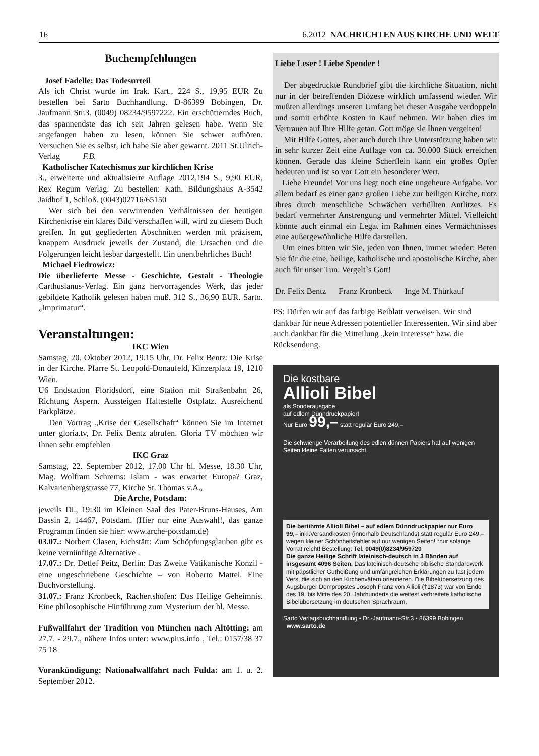16 6.2012 NACHRICHTEN AUS KIRCHE UND WELT
Buchempfehlungen
Josef Fadelle: Das Todesurteil
Als ich Christ wurde im Irak. Kart., 224 S., 19,95 EUR Zu bestellen bei Sarto Buchhandlung. D-86399 Bobingen, Dr. Jaufmann Str.3. (0049) 08234/9597222. Ein erschütterndes Buch, das spannendste das ich seit Jahren gelesen habe. Wenn Sie angefangen haben zu lesen, können Sie schwer aufhören. Versuchen Sie es selbst, ich habe Sie aber gewarnt. 2011 St.Ulrich-Verlag F.B.
Katholischer Katechismus zur kirchlichen Krise
3., erweiterte und aktualisierte Auflage 2012,194 S., 9,90 EUR, Rex Regum Verlag. Zu bestellen: Kath. Bildungshaus A-3542 Jaidhof 1, Schloß. (0043)02716/65150
Wer sich bei den verwirrenden Verhältnissen der heutigen Kirchenkrise ein klares Bild verschaffen will, wird zu diesem Buch greifen. In gut gegliederten Abschnitten werden mit präzisem, knappem Ausdruck jeweils der Zustand, die Ursachen und die Folgerungen leicht lesbar dargestellt. Ein unentbehrliches Buch!
Michael Fiedrowicz:
Die überlieferte Messe - Geschichte, Gestalt - Theologie Carthusianus-Verlag. Ein ganz hervorragendes Werk, das jeder gebildete Katholik gelesen haben muß. 312 S., 36,90 EUR. Sarto. „Imprimatur“.
Veranstaltungen:
IKC Wien
Samstag, 20. Oktober 2012, 19.15 Uhr, Dr. Felix Bentz: Die Krise in der Kirche. Pfarre St. Leopold-Donaufeld, Kinzerplatz 19, 1210 Wien.
U6 Endstation Floridsdorf, eine Station mit Straßenbahn 26, Richtung Aspern. Aussteigen Haltestelle Ostplatz. Ausreichend Parkplätze.
Den Vortrag „Krise der Gesellschaft“ können Sie im Internet unter gloria.tv, Dr. Felix Bentz abrufen. Gloria TV möchten wir Ihnen sehr empfehlen
IKC Graz
Samstag, 22. September 2012, 17.00 Uhr hl. Messe, 18.30 Uhr, Mag. Wolfram Schrems: Islam - was erwartet Europa? Graz, Kalvarienbergstrasse 77, Kirche St. Thomas v.A.,
Die Arche, Potsdam:
jeweils Di., 19:30 im Kleinen Saal des Pater-Bruns-Hauses, Am Bassin 2, 14467, Potsdam. (Hier nur eine Auswahl!, das ganze Programm finden sie hier: www.arche-potsdam.de)
03.07.: Norbert Clasen, Eichstätt: Zum Schöpfungsglauben gibt es keine vernünftige Alternative .
17.07.: Dr. Detlef Peitz, Berlin: Das Zweite Vatikanische Konzil - eine ungeschriebene Geschichte – von Roberto Mattei. Eine Buchvorstellung.
31.07.: Franz Kronbeck, Rachertshofen: Das Heilige Geheimnis. Eine philosophische Hinführung zum Mysterium der hl. Messe.
Fußwallfahrt der Tradition von München nach Altötting: am 27.7. - 29.7., nähere Infos unter: www.pius.info , Tel.: 0157/38 37 75 18
Vorankündigung: Nationalwallfahrt nach Fulda: am 1. u. 2. September 2012.
Liebe Leser ! Liebe Spender !
Der abgedruckte Rundbrief gibt die kirchliche Situation, nicht nur in der betreffenden Diözese wirklich umfassend wieder. Wir mußten allerdings unseren Umfang bei dieser Ausgabe verdoppeln und somit erhöhte Kosten in Kauf nehmen. Wir haben dies im Vertrauen auf Ihre Hilfe getan. Gott möge sie Ihnen vergelten!
Mit Hilfe Gottes, aber auch durch Ihre Unterstützung haben wir in sehr kurzer Zeit eine Auflage von ca. 30.000 Stück erreichen können. Gerade das kleine Scherflein kann ein großes Opfer bedeuten und ist so vor Gott ein besonderer Wert.
Liebe Freunde! Vor uns liegt noch eine ungeheure Aufgabe. Vor allem bedarf es einer ganz großen Liebe zur heiligen Kirche, trotz ihres durch menschliche Schwächen verhüllten Antlitzes. Es bedarf vermehrter Anstrengung und vermehrter Mittel. Vielleicht könnte auch einmal ein Legat im Rahmen eines Vermächtnisses eine außergewöhnliche Hilfe darstellen.
Um eines bitten wir Sie, jeden von Ihnen, immer wieder: Beten Sie für die eine, heilige, katholische und apostolische Kirche, aber auch für unser Tun. Vergelt`s Gott!
Dr. Felix Bentz Franz Kronbeck Inge M. Thürkauf
PS: Dürfen wir auf das farbige Beiblatt verweisen. Wir sind dankbar für neue Adressen potentieller Interessenten. Wir sind aber auch dankbar für die Mitteilung „kein Interesse“ bzw. die Rücksendung.
Die kostbare
Allioli Bibel
als Sonderausgabe
auf edlem Dünndruckpapier!
Nur Euro 99,– statt regulär Euro 249,–
Die schwierige Verarbeitung des edlen dünnen Papiers hat auf wenigen Seiten kleine Falten verursacht.
Die berühmte Allioli Bibel – auf edlem Dünndruckpapier nur Euro 99,– inkl.Versandkosten (innerhalb Deutschlands) statt regulär Euro 249,– wegen kleiner Schönheitsfehler auf nur wenigen Seiten! *nur solange Vorrat reicht! Bestellung: Tel. 0049(0)8234/959720
Die ganze Heilige Schrift lateinisch-deutsch in 3 Bänden auf insgesamt 4096 Seiten. Das lateinisch-deutsche biblische Standardwerk mit päpstlicher Gutheißung und umfangreichen Erklärungen zu fast jedem Vers, die sich an den Kirchenvätern orientieren. Die Bibelübersetzung des Augsburger Dompropstes Joseph Franz von Allioli (†1873) war von Ende des 19. bis Mitte des 20. Jahrhunderts die weitest verbreitete katholische Bibelübersetzung im deutschen Sprachraum.
Sarto Verlagsbuchhandlung ▪ Dr.-Jaufmann-Str.3 ▪ 86399 Bobingen www.sarto.de